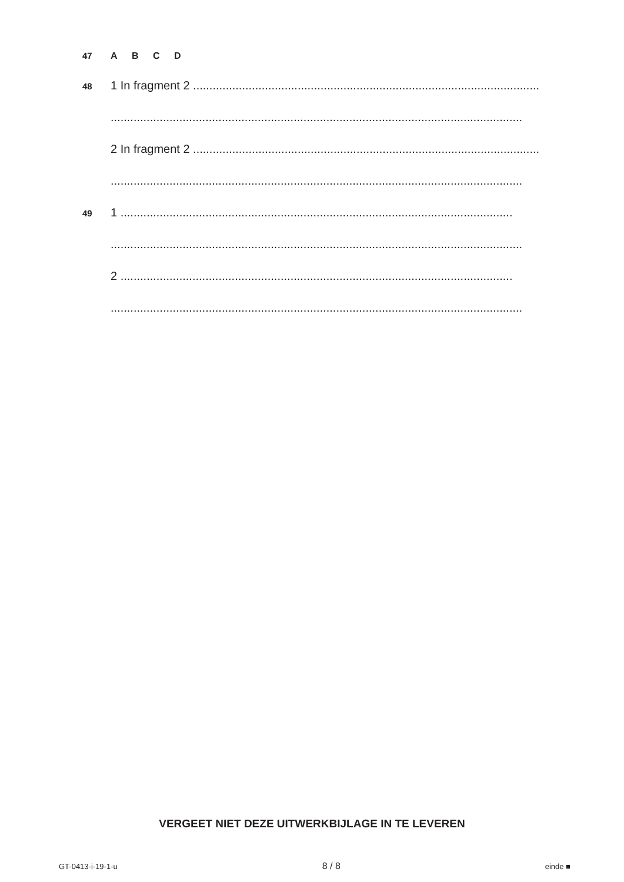47 A B C D
48
1 In fragment 2 ..........................................................................................................
..............................................................................................................................
2 In fragment 2 ..........................................................................................................
..............................................................................................................................
49
1 ........................................................................................................................
..............................................................................................................................
2 ........................................................................................................................
..............................................................................................................................
VERGEET NIET DEZE UITWERKBIJLAGE IN TE LEVEREN
GT-0413-i-19-1-u 8 / 8 einde ■